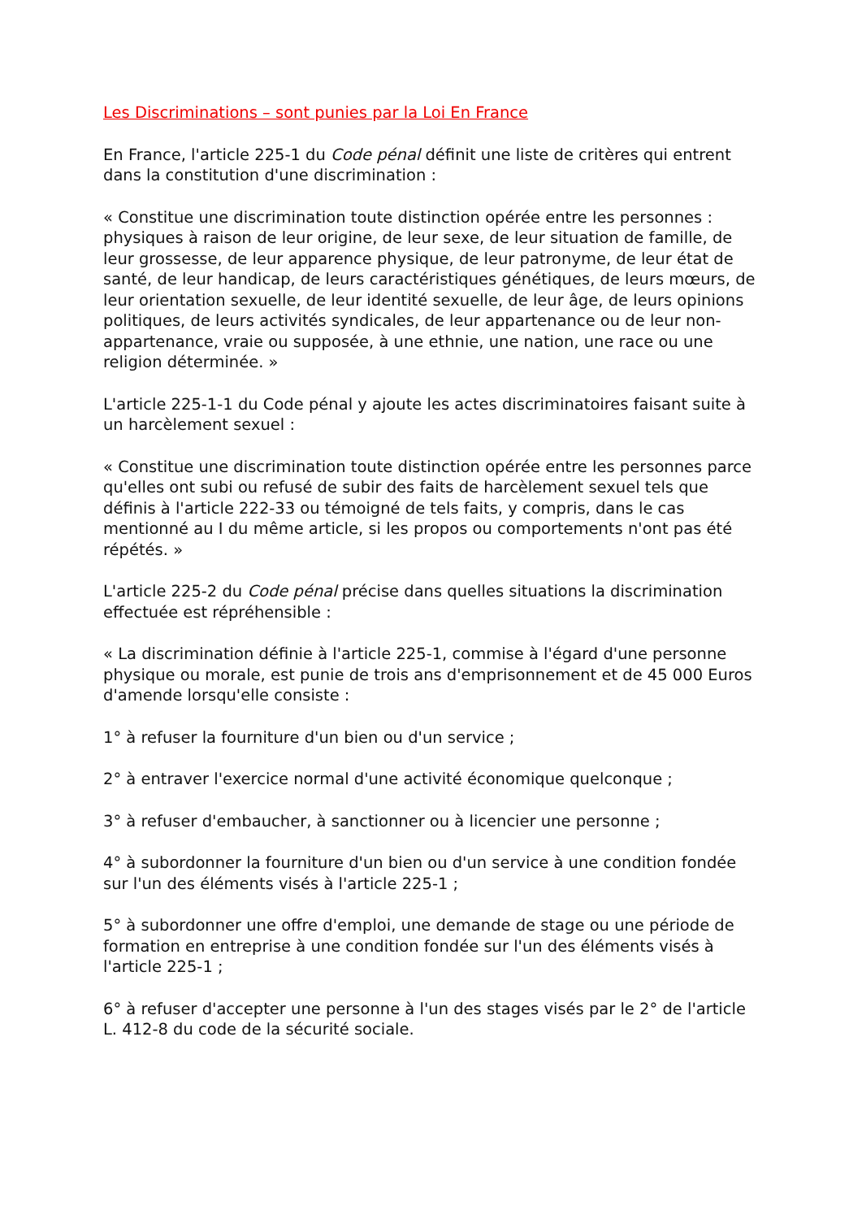Les Discriminations – sont punies par la Loi En France
En France, l'article 225-1 du Code pénal définit une liste de critères qui entrent dans la constitution d'une discrimination :
« Constitue une discrimination toute distinction opérée entre les personnes : physiques à raison de leur origine, de leur sexe, de leur situation de famille, de leur grossesse, de leur apparence physique, de leur patronyme, de leur état de santé, de leur handicap, de leurs caractéristiques génétiques, de leurs mœurs, de leur orientation sexuelle, de leur identité sexuelle, de leur âge, de leurs opinions politiques, de leurs activités syndicales, de leur appartenance ou de leur non-appartenance, vraie ou supposée, à une ethnie, une nation, une race ou une religion déterminée. »
L'article 225-1-1 du Code pénal y ajoute les actes discriminatoires faisant suite à un harcèlement sexuel :
« Constitue une discrimination toute distinction opérée entre les personnes parce qu'elles ont subi ou refusé de subir des faits de harcèlement sexuel tels que définis à l'article 222-33 ou témoigné de tels faits, y compris, dans le cas mentionné au I du même article, si les propos ou comportements n'ont pas été répétés. »
L'article 225-2 du Code pénal précise dans quelles situations la discrimination effectuée est répréhensible :
« La discrimination définie à l'article 225-1, commise à l'égard d'une personne physique ou morale, est punie de trois ans d'emprisonnement et de 45 000 Euros d'amende lorsqu'elle consiste :
1° à refuser la fourniture d'un bien ou d'un service ;
2° à entraver l'exercice normal d'une activité économique quelconque ;
3° à refuser d'embaucher, à sanctionner ou à licencier une personne ;
4° à subordonner la fourniture d'un bien ou d'un service à une condition fondée sur l'un des éléments visés à l'article 225-1 ;
5° à subordonner une offre d'emploi, une demande de stage ou une période de formation en entreprise à une condition fondée sur l'un des éléments visés à l'article 225-1 ;
6° à refuser d'accepter une personne à l'un des stages visés par le 2° de l'article L. 412-8 du code de la sécurité sociale.